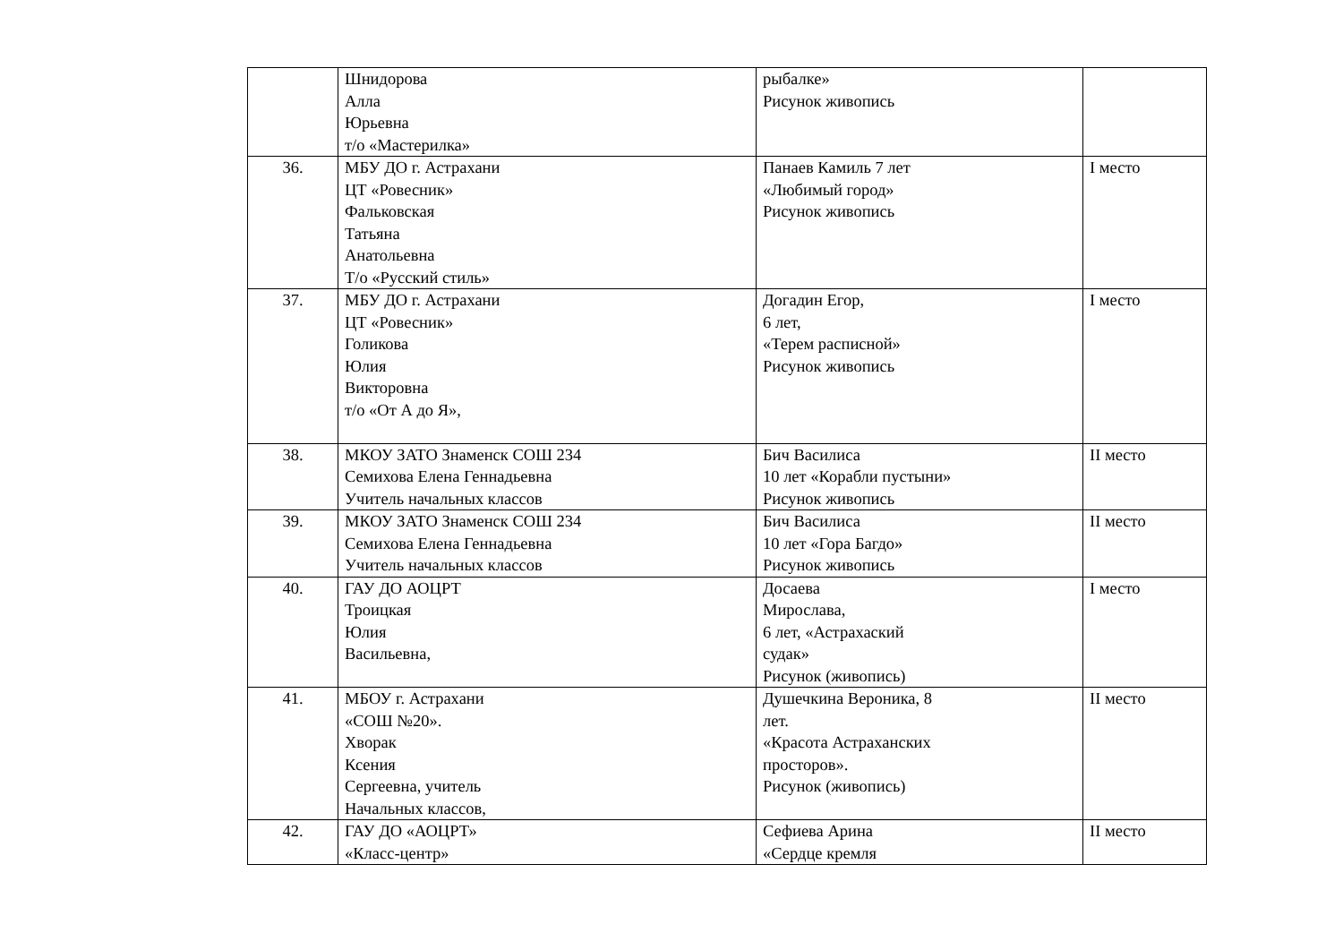| | Шнидорова Алла Юрьевна т/о «Мастерилка» | рыбалке» Рисунок живопись | |
| 36. | МБУ ДО г. Астрахани ЦТ «Ровесник» Фальковская Татьяна Анатольевна Т/о «Русский стиль» | Панаев Камиль 7 лет «Любимый город» Рисунок живопись | I место |
| 37. | МБУ ДО г. Астрахани ЦТ «Ровесник» Голикова Юлия Викторовна т/о «От А до Я», | Догадин Егор, 6 лет, «Терем расписной» Рисунок живопись | I место |
| 38. | МКОУ ЗАТО Знаменск СОШ 234 Семихова Елена Геннадьевна Учитель начальных классов | Бич Василиса 10 лет «Корабли пустыни» Рисунок живопись | II место |
| 39. | МКОУ ЗАТО Знаменск СОШ 234 Семихова Елена Геннадьевна Учитель начальных классов | Бич Василиса 10 лет «Гора Багдо» Рисунок живопись | II место |
| 40. | ГАУ ДО АОЦРТ Троицкая Юлия Васильевна, | Досаева Мирослава, 6 лет, «Астрахаский судак» Рисунок (живопись) | I место |
| 41. | МБОУ г. Астрахани «СОШ №20». Хворак Ксения Сергеевна, учитель Начальных классов, | Душечкина Вероника, 8 лет. «Красота Астраханских просторов». Рисунок (живопись) | II место |
| 42. | ГАУ ДО «АОЦРТ» «Класс-центр» | Сефиева Арина «Сердце кремля | II место |